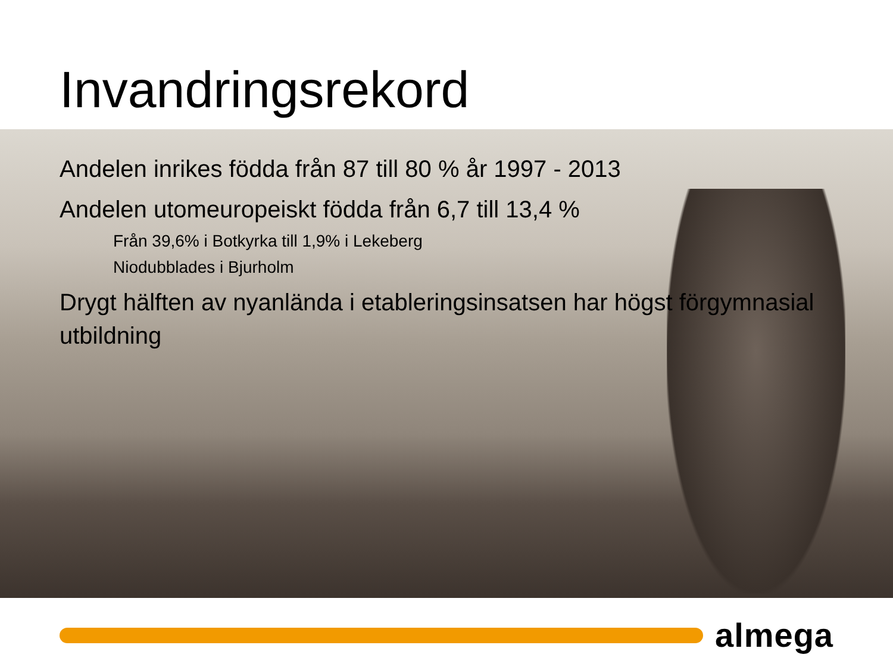Invandringsrekord
Andelen inrikes födda från 87 till 80 % år 1997 - 2013
Andelen utomeuropeiskt födda från 6,7 till 13,4 %
Från 39,6% i Botkyrka till 1,9% i Lekeberg
Niodubblades i Bjurholm
Drygt hälften av nyanlända i etableringsinsatsen har högst förgymnasial utbildning
almega